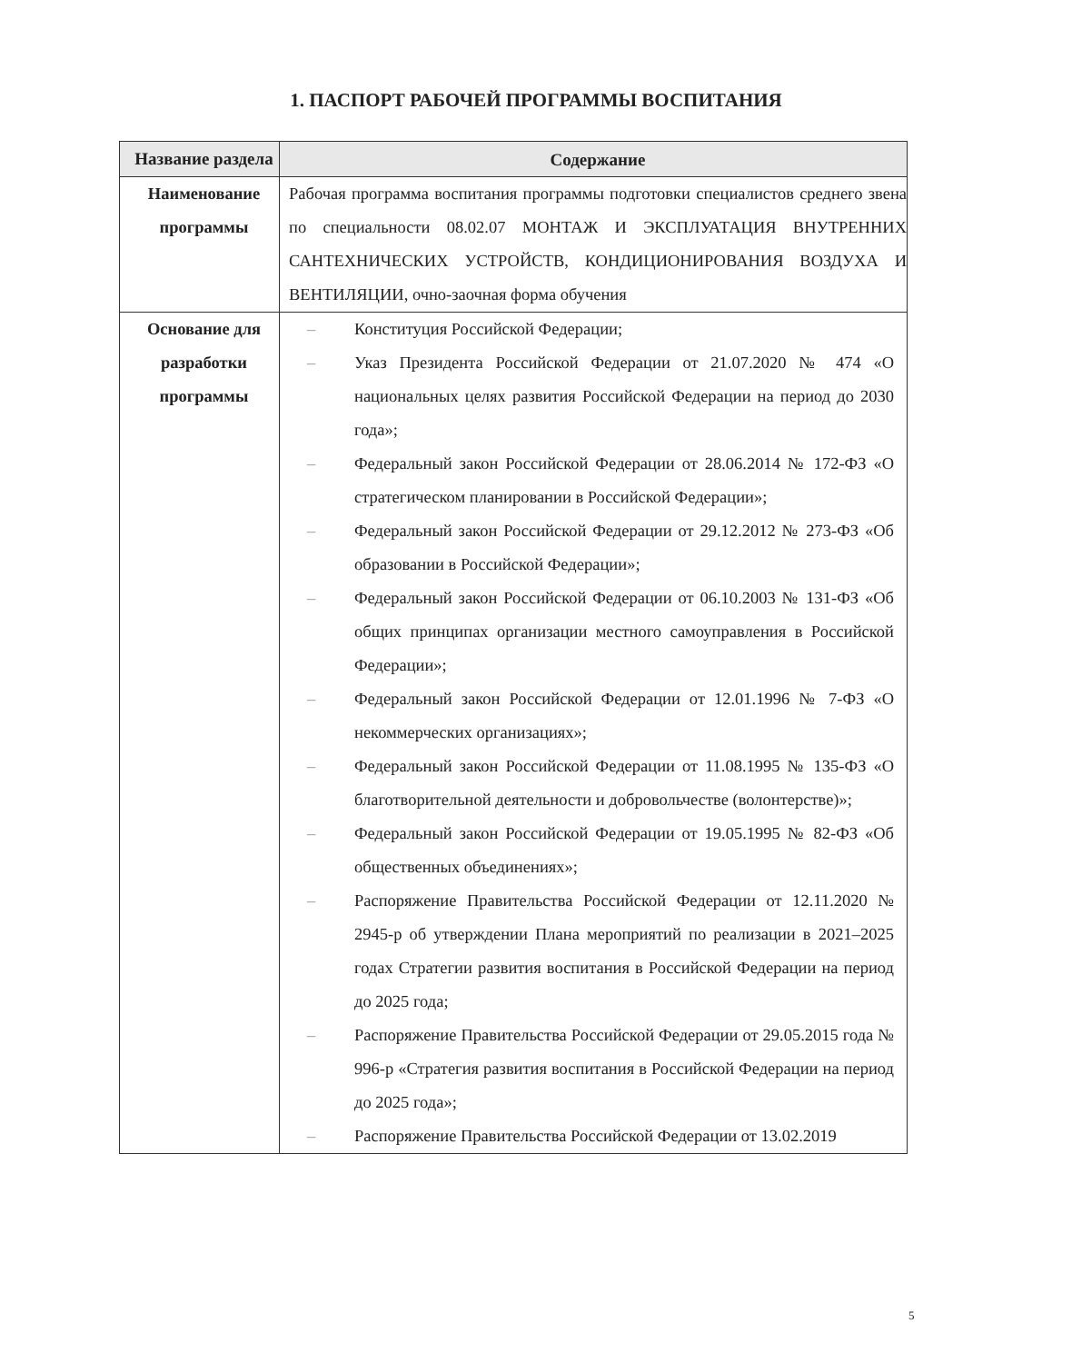1. ПАСПОРТ РАБОЧЕЙ ПРОГРАММЫ ВОСПИТАНИЯ
| Название раздела | Содержание |
| --- | --- |
| Наименование программы | Рабочая программа воспитания программы подготовки специалистов среднего звена по специальности 08.02.07 МОНТАЖ И ЭКСПЛУАТАЦИЯ ВНУТРЕННИХ САНТЕХНИЧЕСКИХ УСТРОЙСТВ, КОНДИЦИОНИРОВАНИЯ ВОЗДУХА И ВЕНТИЛЯЦИИ, очно-заочная форма обучения |
| Основание для разработки программы | – Конституция Российской Федерации; – Указ Президента Российской Федерации от 21.07.2020 № 474 «О национальных целях развития Российской Федерации на период до 2030 года»; – Федеральный закон Российской Федерации от 28.06.2014 № 172-ФЗ «О стратегическом планировании в Российской Федерации»; – Федеральный закон Российской Федерации от 29.12.2012 № 273-ФЗ «Об образовании в Российской Федерации»; – Федеральный закон Российской Федерации от 06.10.2003 № 131-ФЗ «Об общих принципах организации местного самоуправления в Российской Федерации»; – Федеральный закон Российской Федерации от 12.01.1996 № 7-ФЗ «О некоммерческих организациях»; – Федеральный закон Российской Федерации от 11.08.1995 № 135-ФЗ «О благотворительной деятельности и добровольчестве (волонтерстве)»; – Федеральный закон Российской Федерации от 19.05.1995 № 82-ФЗ «Об общественных объединениях»; – Распоряжение Правительства Российской Федерации от 12.11.2020 № 2945-р об утверждении Плана мероприятий по реализации в 2021–2025 годах Стратегии развития воспитания в Российской Федерации на период до 2025 года; – Распоряжение Правительства Российской Федерации от 29.05.2015 года № 996-р «Стратегия развития воспитания в Российской Федерации на период до 2025 года»; – Распоряжение Правительства Российской Федерации от 13.02.2019 |
5